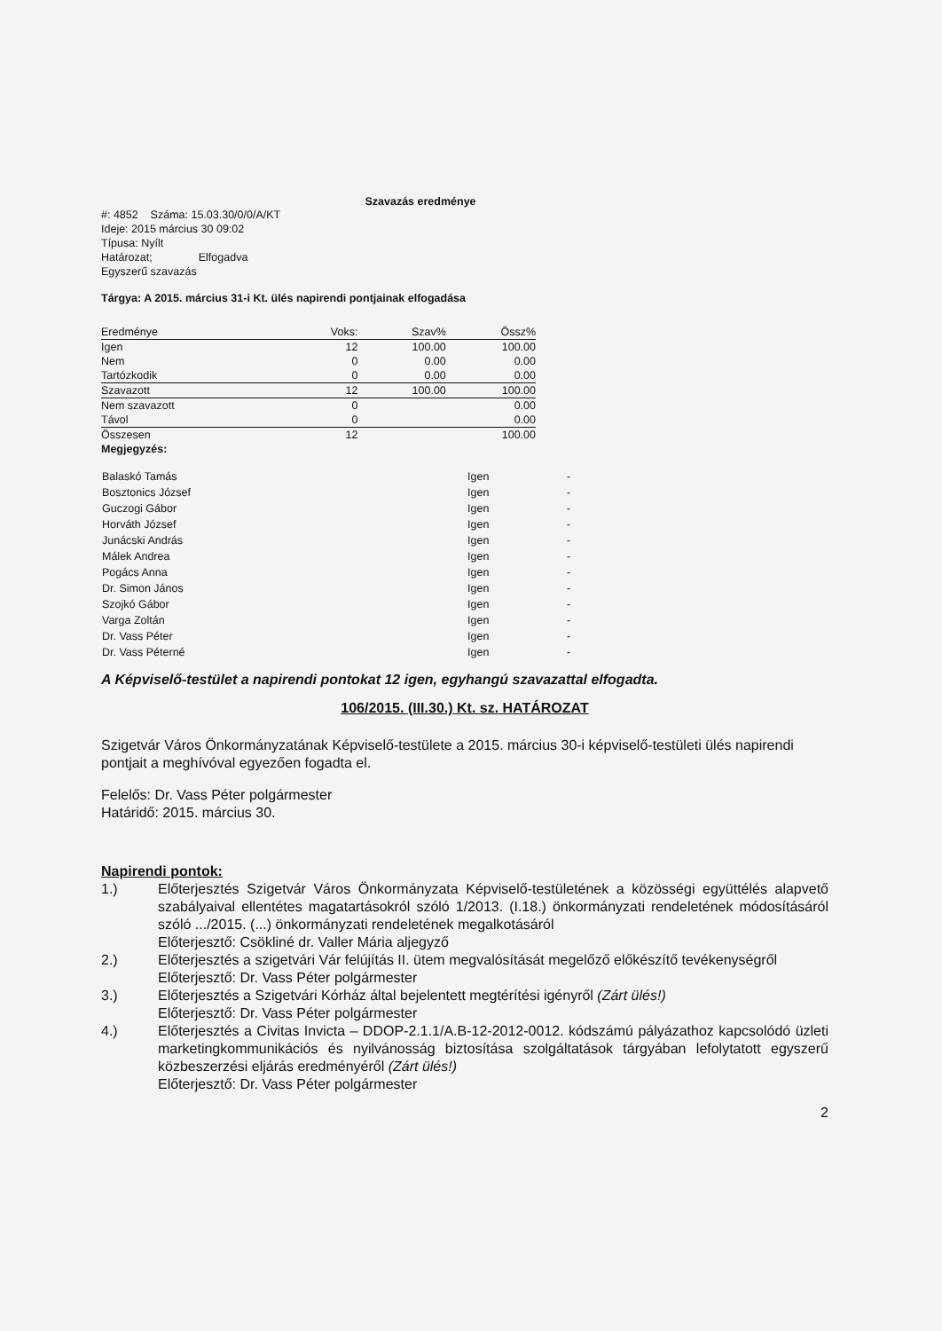Szavazás eredménye
#: 4852 Száma: 15.03.30/0/0/A/KT
Ideje: 2015 március 30 09:02
Típusa: Nyílt
Határozat; Elfogadva
Egyszerű szavazás
Tárgya: A 2015. március 31-i Kt. ülés napirendi pontjainak elfogadása
| Eredménye | Voks: | Szav% | Össz% |
| --- | --- | --- | --- |
| Igen | 12 | 100.00 | 100.00 |
| Nem | 0 | 0.00 | 0.00 |
| Tartózkodik | 0 | 0.00 | 0.00 |
| Szavazott | 12 | 100.00 | 100.00 |
| Nem szavazott | 0 | | 0.00 |
| Távol | 0 | | 0.00 |
| Összesen | 12 | | 100.00 |
Megjegyzés:
| Balaskó Tamás | Igen | - |
| Bosztonics József | Igen | - |
| Guczogi Gábor | Igen | - |
| Horváth József | Igen | - |
| Junácski András | Igen | - |
| Málek Andrea | Igen | - |
| Pogács Anna | Igen | - |
| Dr. Simon János | Igen | - |
| Szojkó Gábor | Igen | - |
| Varga Zoltán | Igen | - |
| Dr. Vass Péter | Igen | - |
| Dr. Vass Péterné | Igen | - |
A Képviselő-testület a napirendi pontokat 12 igen, egyhangú szavazattal elfogadta.
106/2015. (III.30.) Kt. sz. HATÁROZAT
Szigetvár Város Önkormányzatának Képviselő-testülete a 2015. március 30-i képviselő-testületi ülés napirendi pontjait a meghívóval egyezően fogadta el.
Felelős: Dr. Vass Péter polgármester
Határidő: 2015. március 30.
Napirendi pontok:
1.) Előterjesztés Szigetvár Város Önkormányzata Képviselő-testületének a közösségi együttélés alapvető szabályaival ellentétes magatartásokról szóló 1/2013. (I.18.) önkormányzati rendeletének módosításáról szóló .../2015. (...) önkormányzati rendeletének megalkotásáról
Előterjesztő: Csökliné dr. Valler Mária aljegyző
2.) Előterjesztés a szigetvári Vár felújítás II. ütem megvalósítását megelőző előkészítő tevékenységről
Előterjesztő: Dr. Vass Péter polgármester
3.) Előterjesztés a Szigetvári Kórház által bejelentett megtérítési igényről (Zárt ülés!)
Előterjesztő: Dr. Vass Péter polgármester
4.) Előterjesztés a Civitas Invicta – DDOP-2.1.1/A.B-12-2012-0012. kódszámú pályázathoz kapcsolódó üzleti marketingkommunikációs és nyilvánosság biztosítása szolgáltatások tárgyában lefolytatott egyszerű közbeszerzési eljárás eredményéről (Zárt ülés!)
Előterjesztő: Dr. Vass Péter polgármester
2